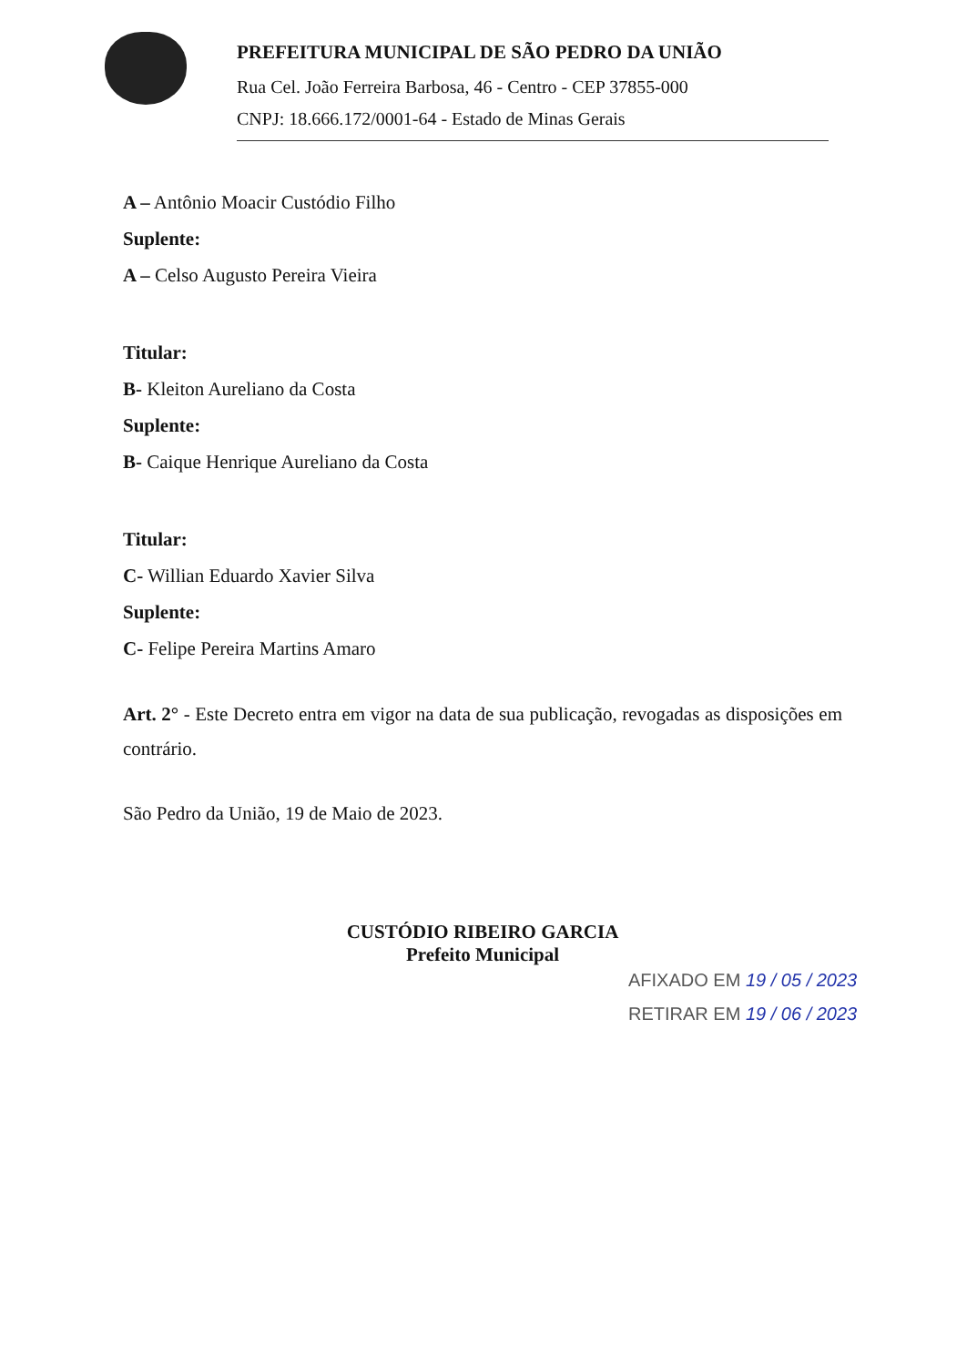PREFEITURA MUNICIPAL DE SÃO PEDRO DA UNIÃO
Rua Cel. João Ferreira Barbosa, 46 - Centro - CEP 37855-000
CNPJ: 18.666.172/0001-64 - Estado de Minas Gerais
A – Antônio Moacir Custódio Filho
Suplente:
A – Celso Augusto Pereira Vieira
Titular:
B- Kleiton Aureliano da Costa
Suplente:
B- Caique Henrique Aureliano da Costa
Titular:
C- Willian Eduardo Xavier Silva
Suplente:
C- Felipe Pereira Martins Amaro
Art. 2° - Este Decreto entra em vigor na data de sua publicação, revogadas as disposições em contrário.
São Pedro da União, 19 de Maio de 2023.
CUSTÓDIO RIBEIRO GARCIA
Prefeito Municipal
AFIXADO EM 19 / 05 / 2023
RETIRAR EM 19 / 06 / 2023